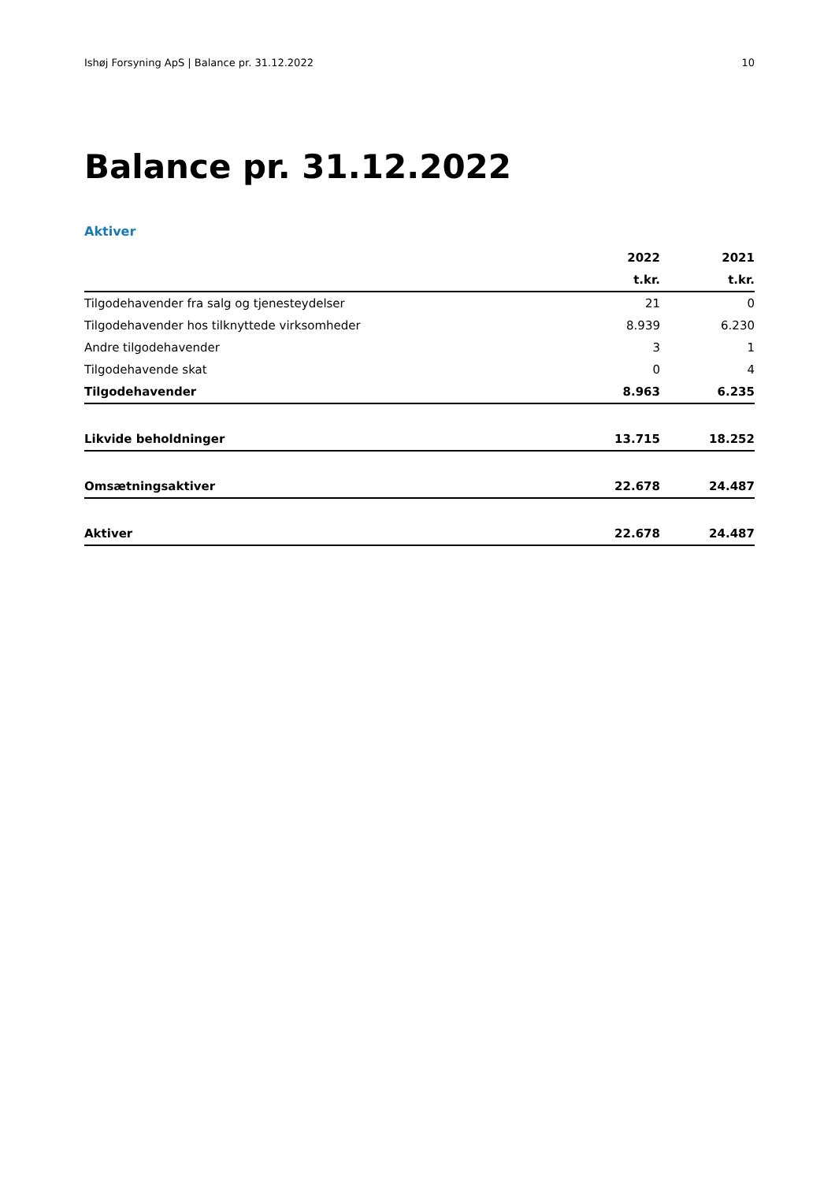Ishøj Forsyning ApS | Balance pr. 31.12.2022 10
Balance pr. 31.12.2022
Aktiver
| | 2022 | 2021 |
| --- | --- | --- |
| | t.kr. | t.kr. |
| Tilgodehavender fra salg og tjenesteydelser | 21 | 0 |
| Tilgodehavender hos tilknyttede virksomheder | 8.939 | 6.230 |
| Andre tilgodehavender | 3 | 1 |
| Tilgodehavende skat | 0 | 4 |
| Tilgodehavender | 8.963 | 6.235 |
| Likvide beholdninger | 13.715 | 18.252 |
| Omsætningsaktiver | 22.678 | 24.487 |
| Aktiver | 22.678 | 24.487 |